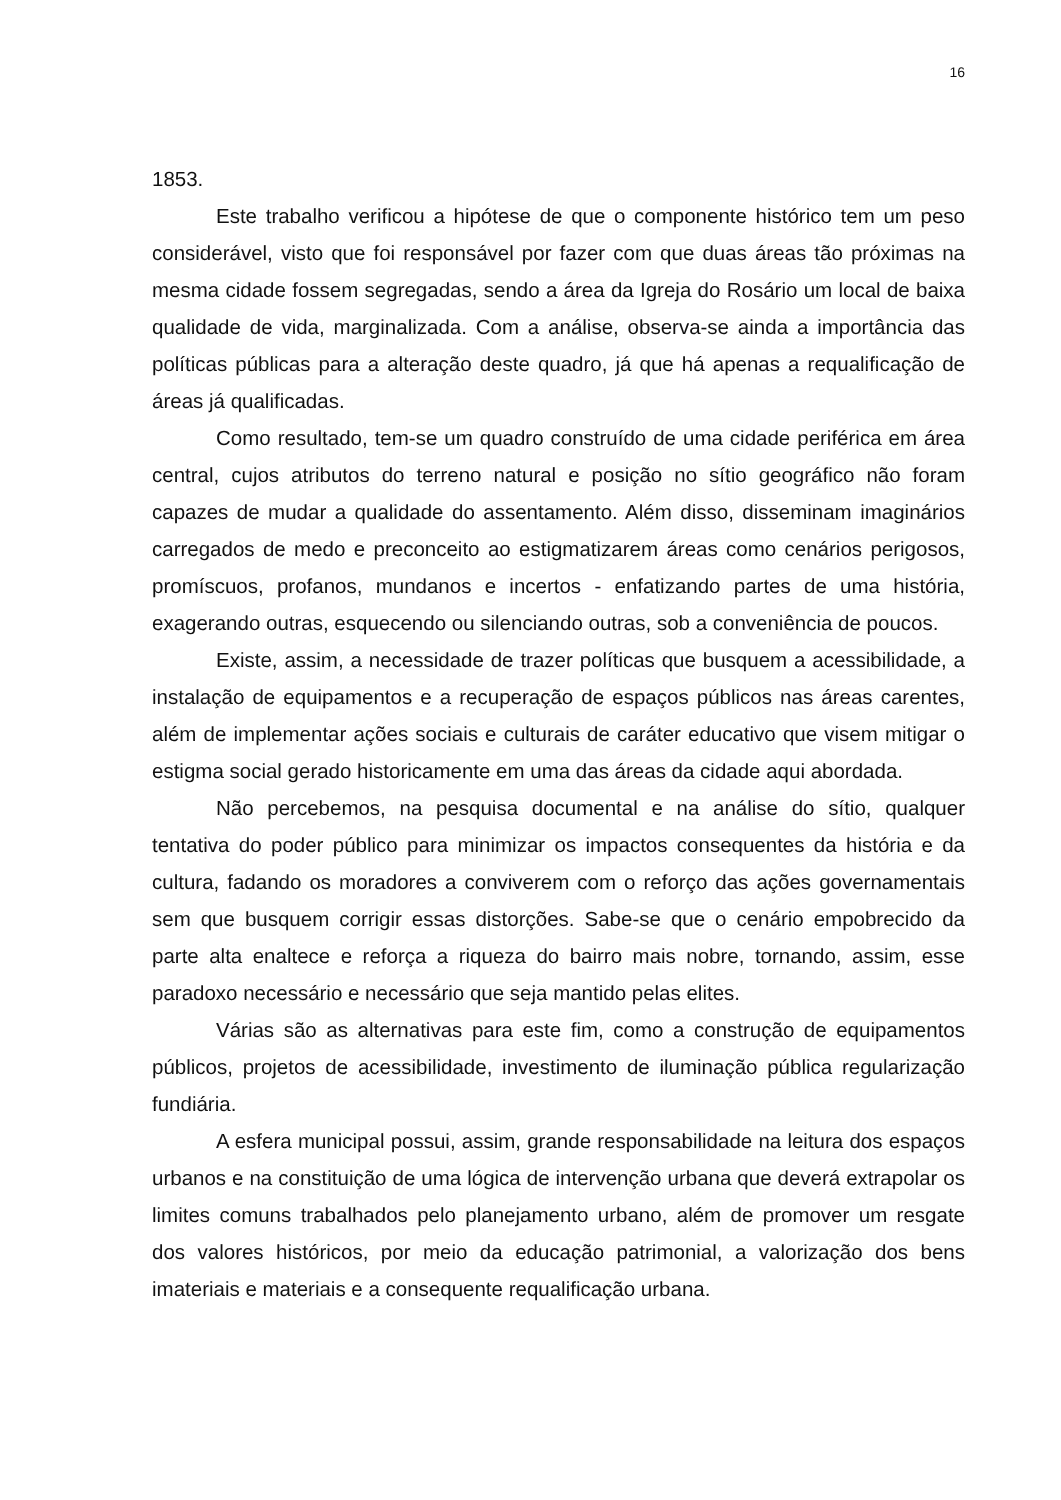16
1853.
Este trabalho verificou a hipótese de que o componente histórico tem um peso considerável, visto que foi responsável por fazer com que duas áreas tão próximas na mesma cidade fossem segregadas, sendo a área da Igreja do Rosário um local de baixa qualidade de vida, marginalizada. Com a análise, observa-se ainda a importância das políticas públicas para a alteração deste quadro, já que há apenas a requalificação de áreas já qualificadas.
Como resultado, tem-se um quadro construído de uma cidade periférica em área central, cujos atributos do terreno natural e posição no sítio geográfico não foram capazes de mudar a qualidade do assentamento. Além disso, disseminam imaginários carregados de medo e preconceito ao estigmatizarem áreas como cenários perigosos, promíscuos, profanos, mundanos e incertos - enfatizando partes de uma história, exagerando outras, esquecendo ou silenciando outras, sob a conveniência de poucos.
Existe, assim, a necessidade de trazer políticas que busquem a acessibilidade, a instalação de equipamentos e a recuperação de espaços públicos nas áreas carentes, além de implementar ações sociais e culturais de caráter educativo que visem mitigar o estigma social gerado historicamente em uma das áreas da cidade aqui abordada.
Não percebemos, na pesquisa documental e na análise do sítio, qualquer tentativa do poder público para minimizar os impactos consequentes da história e da cultura, fadando os moradores a conviverem com o reforço das ações governamentais sem que busquem corrigir essas distorções. Sabe-se que o cenário empobrecido da parte alta enaltece e reforça a riqueza do bairro mais nobre, tornando, assim, esse paradoxo necessário e necessário que seja mantido pelas elites.
Várias são as alternativas para este fim, como a construção de equipamentos públicos, projetos de acessibilidade, investimento de iluminação pública regularização fundiária.
A esfera municipal possui, assim, grande responsabilidade na leitura dos espaços urbanos e na constituição de uma lógica de intervenção urbana que deverá extrapolar os limites comuns trabalhados pelo planejamento urbano, além de promover um resgate dos valores históricos, por meio da educação patrimonial, a valorização dos bens imateriais e materiais e a consequente requalificação urbana.